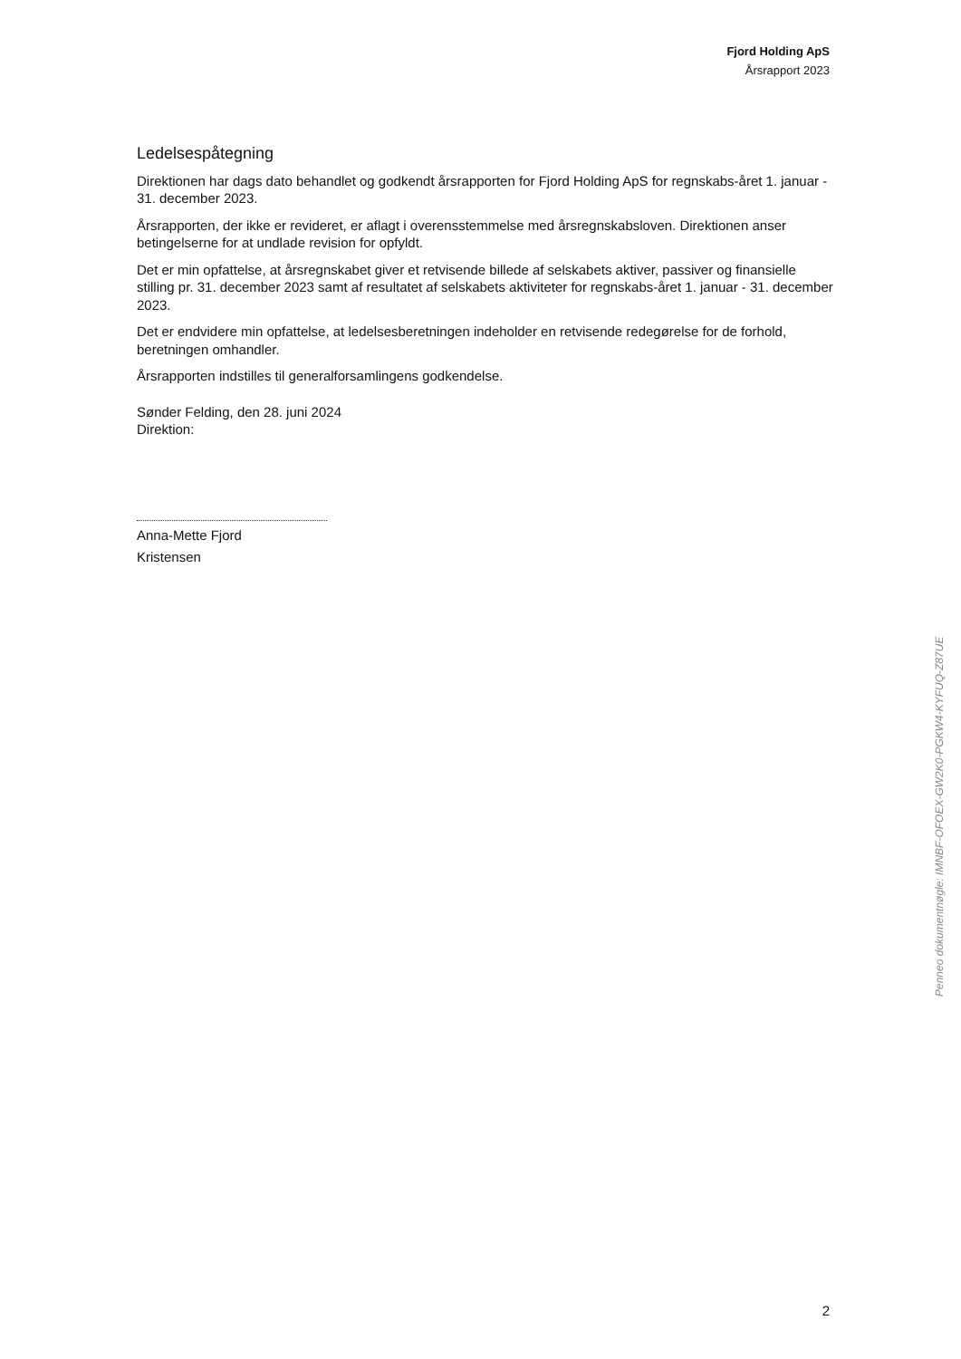Fjord Holding ApS
Årsrapport 2023
Ledelsespåtegning
Direktionen har dags dato behandlet og godkendt årsrapporten for Fjord Holding ApS for regnskabs-året 1. januar - 31. december 2023.
Årsrapporten, der ikke er revideret, er aflagt i overensstemmelse med årsregnskabsloven. Direktionen anser betingelserne for at undlade revision for opfyldt.
Det er min opfattelse, at årsregnskabet giver et retvisende billede af selskabets aktiver, passiver og finansielle stilling pr. 31. december 2023 samt af resultatet af selskabets aktiviteter for regnskabs-året 1. januar - 31. december 2023.
Det er endvidere min opfattelse, at ledelsesberetningen indeholder en retvisende redegørelse for de forhold, beretningen omhandler.
Årsrapporten indstilles til generalforsamlingens godkendelse.
Sønder Felding, den 28. juni 2024
Direktion:
Anna-Mette Fjord
Kristensen
Penneo dokumentnøgle: IMNBF-OFOEX-GW2K0-PGKW4-KYFUQ-Z87UE
2